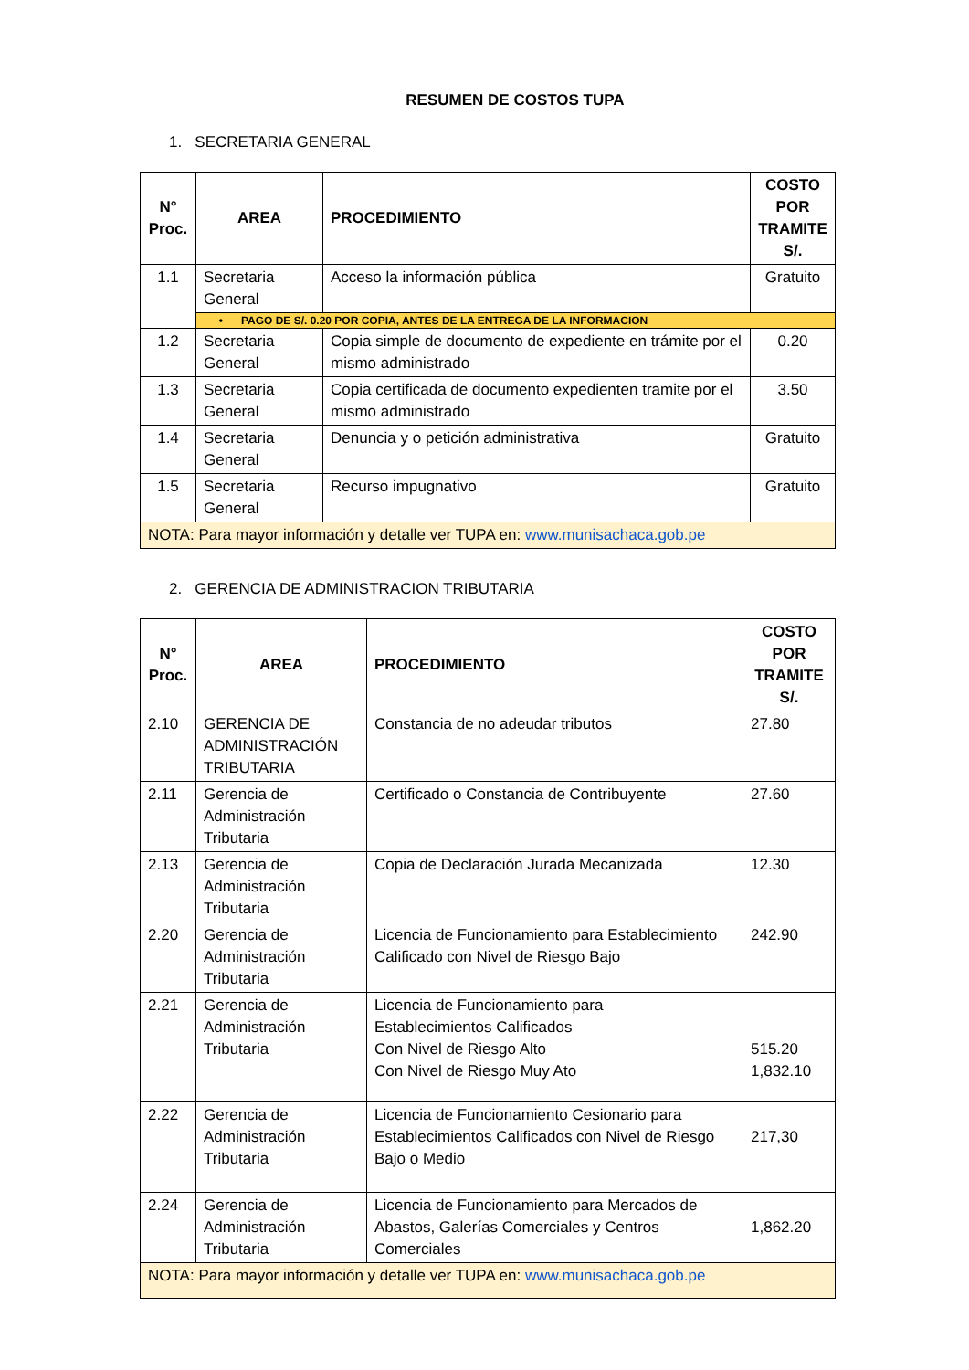RESUMEN DE COSTOS TUPA
1. SECRETARIA GENERAL
| N° Proc. | AREA | PROCEDIMIENTO | COSTO POR TRAMITE S/. |
| --- | --- | --- | --- |
| 1.1 | Secretaria General | Acceso la información pública | Gratuito |
| | • PAGO DE S/. 0.20 POR COPIA, ANTES DE LA ENTREGA DE LA INFORMACION | | |
| 1.2 | Secretaria General | Copia simple de documento de expediente en trámite por el mismo administrado | 0.20 |
| 1.3 | Secretaria General | Copia certificada de documento expedienten tramite por el mismo administrado | 3.50 |
| 1.4 | Secretaria General | Denuncia y o petición administrativa | Gratuito |
| 1.5 | Secretaria General | Recurso impugnativo | Gratuito |
| NOTA: Para mayor información y detalle ver TUPA en: www.munisachaca.gob.pe | | | |
2. GERENCIA DE ADMINISTRACION TRIBUTARIA
| N° Proc. | AREA | PROCEDIMIENTO | COSTO POR TRAMITE S/. |
| --- | --- | --- | --- |
| 2.10 | GERENCIA DE ADMINISTRACIÓN TRIBUTARIA | Constancia de no adeudar tributos | 27.80 |
| 2.11 | Gerencia de Administración Tributaria | Certificado o Constancia de Contribuyente | 27.60 |
| 2.13 | Gerencia de Administración Tributaria | Copia de Declaración Jurada Mecanizada | 12.30 |
| 2.20 | Gerencia de Administración Tributaria | Licencia de Funcionamiento para Establecimiento Calificado con Nivel de Riesgo Bajo | 242.90 |
| 2.21 | Gerencia de Administración Tributaria | Licencia de Funcionamiento para Establecimientos Calificados Con Nivel de Riesgo Alto Con Nivel de Riesgo Muy Ato | 515.20 1,832.10 |
| 2.22 | Gerencia de Administración Tributaria | Licencia de Funcionamiento Cesionario para Establecimientos Calificados con Nivel de Riesgo Bajo o Medio | 217,30 |
| 2.24 | Gerencia de Administración Tributaria | Licencia de Funcionamiento para Mercados de Abastos, Galerías Comerciales y Centros Comerciales | 1,862.20 |
| NOTA: Para mayor información y detalle ver TUPA en: www.munisachaca.gob.pe | | | |